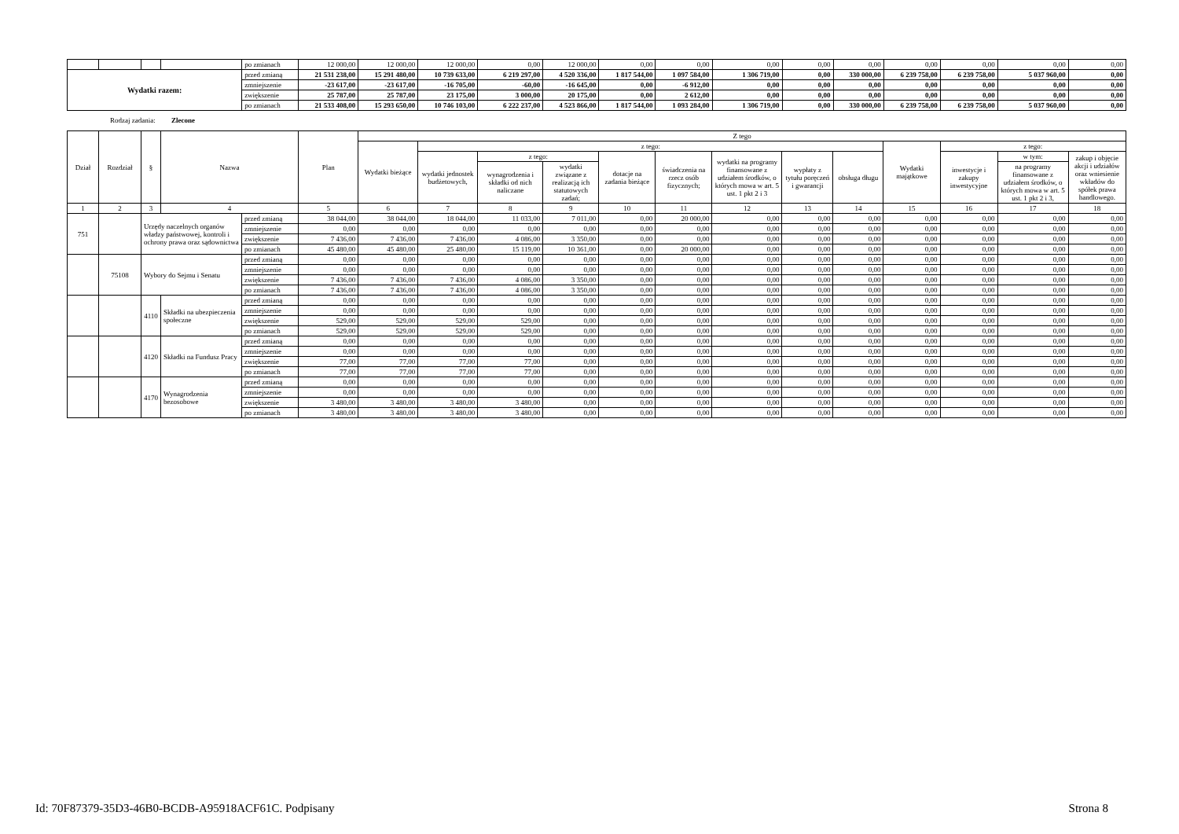| | | | | po zmianach | 12 000,00 | 12 000,00 | 12 000,00 | 0,00 | 12 000,00 | 0,00 | 0,00 | 0,00 | 0,00 | 0,00 | 0,00 | 0,00 | 0,00 | 0,00 |
| Wydatki razem: | | | | przed zmianą | 21 531 238,00 | 15 291 480,00 | 10 739 633,00 | 6 219 297,00 | 4 520 336,00 | 1 817 544,00 | 1 097 584,00 | 1 306 719,00 | 0,00 | 330 000,00 | 6 239 758,00 | 6 239 758,00 | 5 037 960,00 | 0,00 |
| | | | | zmniejszenie | -23 617,00 | -23 617,00 | -16 705,00 | -60,00 | -16 645,00 | 0,00 | -6 912,00 | 0,00 | 0,00 | 0,00 | 0,00 | 0,00 | 0,00 | 0,00 |
| | | | | zwiększenie | 25 787,00 | 25 787,00 | 23 175,00 | 3 000,00 | 20 175,00 | 0,00 | 2 612,00 | 0,00 | 0,00 | 0,00 | 0,00 | 0,00 | 0,00 | 0,00 |
| | | | | po zmianach | 21 533 408,00 | 15 293 650,00 | 10 746 103,00 | 6 222 237,00 | 4 523 866,00 | 1 817 544,00 | 1 093 284,00 | 1 306 719,00 | 0,00 | 330 000,00 | 6 239 758,00 | 6 239 758,00 | 5 037 960,00 | 0,00 |
Rodzaj zadania: Zlecone
| Dział | Rozdział | § | Nazwa | | Plan | Z tego | | | | | | | | | | | | |
| --- | --- | --- | --- | --- | --- | --- | --- | --- | --- | --- | --- | --- | --- | --- | --- | --- | --- | --- |
| | | | | | | Wydatki bieżące | z tego: | | | | | | | | Wydatki majątkowe | z tego: | | |
| | | | | | | | wydatki jednostek budżetowych, | z tego: | | dotacje na zadania bieżące | świadczenia na rzecz osób fizycznych; | wydatki na programy finansowane z udziałem środków, o których mowa w art. 5 ust. 1 pkt 2 i 3 | wypłaty z tytułu poręczeń i gwarancji | obsługa długu | | inwestycje i zakupy inwestycyjne | w tym: | zakup i objęcie akcji i udziałów oraz wniesienie wkładów do spółek prawa handlowego. |
| | | | | | | | | wynagrodzenia i składki od nich naliczane | wydatki związane z realizacją ich statutowych zadań; | | | | | | | | na programy finansowane z udziałem środków, o których mowa w art. 5 ust. 1 pkt 2 i 3, | |
| 1 | 2 | 3 | 4 | | 5 | 6 | 7 | 8 | 9 | 10 | 11 | 12 | 13 | 14 | 15 | 16 | 17 | 18 |
| 751 | | Urzędy naczelnych organów władzy państwowej, kontroli i ochrony prawa oraz sądownictwa | | przed zmianą | 38 044,00 | 38 044,00 | 18 044,00 | 11 033,00 | 7 011,00 | 0,00 | 20 000,00 | 0,00 | 0,00 | 0,00 | 0,00 | 0,00 | 0,00 | 0,00 |
| | | | | zmniejszenie | 0,00 | 0,00 | 0,00 | 0,00 | 0,00 | 0,00 | 0,00 | 0,00 | 0,00 | 0,00 | 0,00 | 0,00 | 0,00 | 0,00 |
| | | | | zwiększenie | 7 436,00 | 7 436,00 | 7 436,00 | 4 086,00 | 3 350,00 | 0,00 | 0,00 | 0,00 | 0,00 | 0,00 | 0,00 | 0,00 | 0,00 | 0,00 |
| | | | | po zmianach | 45 480,00 | 45 480,00 | 25 480,00 | 15 119,00 | 10 361,00 | 0,00 | 20 000,00 | 0,00 | 0,00 | 0,00 | 0,00 | 0,00 | 0,00 | 0,00 |
| | 75108 | Wybory do Sejmu i Senatu | | przed zmianą | 0,00 | 0,00 | 0,00 | 0,00 | 0,00 | 0,00 | 0,00 | 0,00 | 0,00 | 0,00 | 0,00 | 0,00 | 0,00 | 0,00 |
| | | | | zmniejszenie | 0,00 | 0,00 | 0,00 | 0,00 | 0,00 | 0,00 | 0,00 | 0,00 | 0,00 | 0,00 | 0,00 | 0,00 | 0,00 | 0,00 |
| | | | | zwiększenie | 7 436,00 | 7 436,00 | 7 436,00 | 4 086,00 | 3 350,00 | 0,00 | 0,00 | 0,00 | 0,00 | 0,00 | 0,00 | 0,00 | 0,00 | 0,00 |
| | | | | po zmianach | 7 436,00 | 7 436,00 | 7 436,00 | 4 086,00 | 3 350,00 | 0,00 | 0,00 | 0,00 | 0,00 | 0,00 | 0,00 | 0,00 | 0,00 | 0,00 |
| | | 4110 | Składki na ubezpieczenia społeczne | przed zmianą | 0,00 | 0,00 | 0,00 | 0,00 | 0,00 | 0,00 | 0,00 | 0,00 | 0,00 | 0,00 | 0,00 | 0,00 | 0,00 | 0,00 |
| | | | | zmniejszenie | 0,00 | 0,00 | 0,00 | 0,00 | 0,00 | 0,00 | 0,00 | 0,00 | 0,00 | 0,00 | 0,00 | 0,00 | 0,00 | 0,00 |
| | | | | zwiększenie | 529,00 | 529,00 | 529,00 | 529,00 | 0,00 | 0,00 | 0,00 | 0,00 | 0,00 | 0,00 | 0,00 | 0,00 | 0,00 | 0,00 |
| | | | | po zmianach | 529,00 | 529,00 | 529,00 | 529,00 | 0,00 | 0,00 | 0,00 | 0,00 | 0,00 | 0,00 | 0,00 | 0,00 | 0,00 | 0,00 |
| | | 4120 | Składki na Fundusz Pracy | przed zmianą | 0,00 | 0,00 | 0,00 | 0,00 | 0,00 | 0,00 | 0,00 | 0,00 | 0,00 | 0,00 | 0,00 | 0,00 | 0,00 | 0,00 |
| | | | | zmniejszenie | 0,00 | 0,00 | 0,00 | 0,00 | 0,00 | 0,00 | 0,00 | 0,00 | 0,00 | 0,00 | 0,00 | 0,00 | 0,00 | 0,00 |
| | | | | zwiększenie | 77,00 | 77,00 | 77,00 | 77,00 | 0,00 | 0,00 | 0,00 | 0,00 | 0,00 | 0,00 | 0,00 | 0,00 | 0,00 | 0,00 |
| | | | | po zmianach | 77,00 | 77,00 | 77,00 | 77,00 | 0,00 | 0,00 | 0,00 | 0,00 | 0,00 | 0,00 | 0,00 | 0,00 | 0,00 | 0,00 |
| | | 4170 | Wynagrodzenia bezosobowe | przed zmianą | 0,00 | 0,00 | 0,00 | 0,00 | 0,00 | 0,00 | 0,00 | 0,00 | 0,00 | 0,00 | 0,00 | 0,00 | 0,00 | 0,00 |
| | | | | zmniejszenie | 0,00 | 0,00 | 0,00 | 0,00 | 0,00 | 0,00 | 0,00 | 0,00 | 0,00 | 0,00 | 0,00 | 0,00 | 0,00 | 0,00 |
| | | | | zwiększenie | 3 480,00 | 3 480,00 | 3 480,00 | 3 480,00 | 0,00 | 0,00 | 0,00 | 0,00 | 0,00 | 0,00 | 0,00 | 0,00 | 0,00 | 0,00 |
| | | | | po zmianach | 3 480,00 | 3 480,00 | 3 480,00 | 3 480,00 | 0,00 | 0,00 | 0,00 | 0,00 | 0,00 | 0,00 | 0,00 | 0,00 | 0,00 | 0,00 |
Id: 70F87379-35D3-46B0-BCDB-A95918ACF61C. Podpisany Strona 8